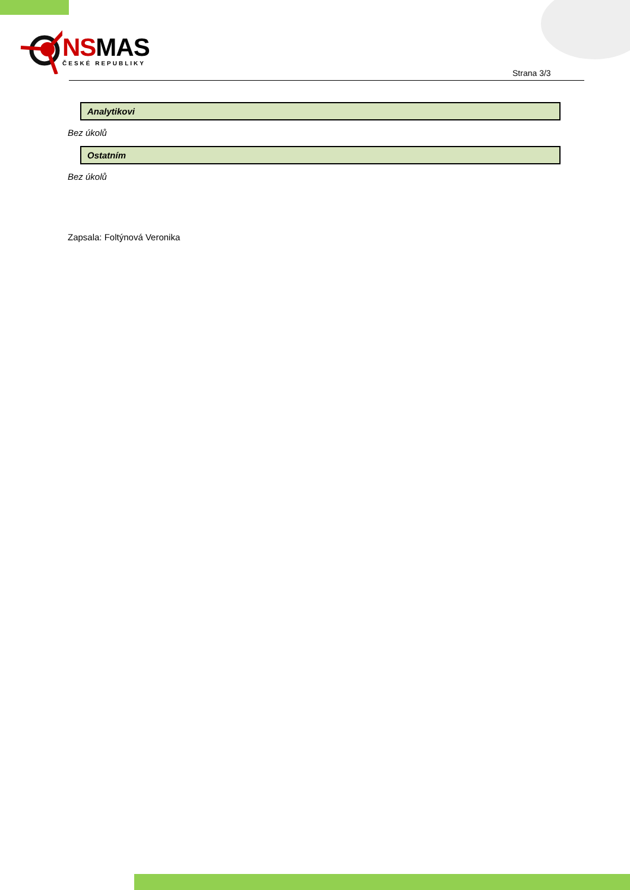NSMAS
ČESKÉ REPUBLIKY
Strana 3/3
Analytikovi
Bez úkolů
Ostatním
Bez úkolů
Zapsala: Foltýnová Veronika